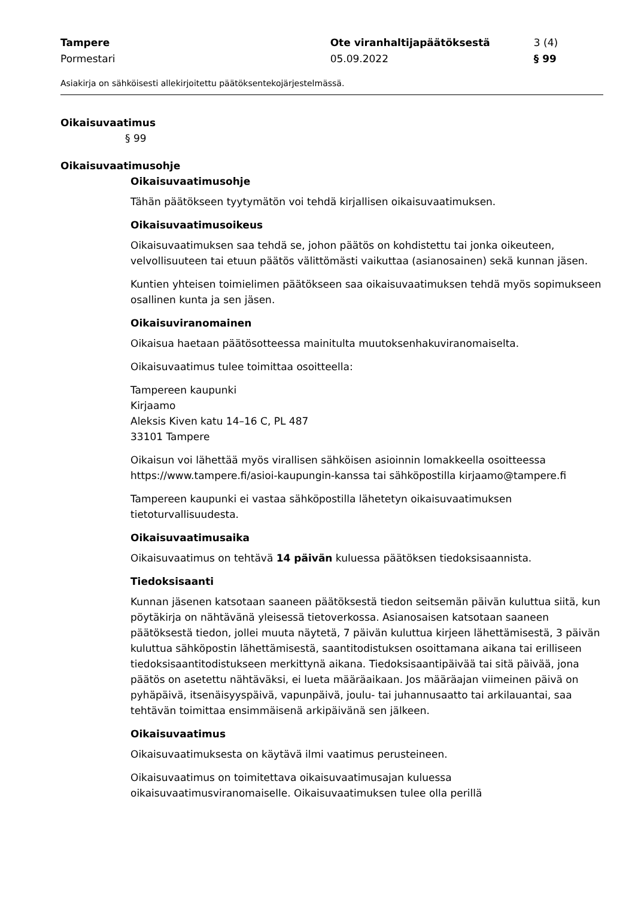Tampere Ote viranhaltijapäätöksestä 3 (4)
Pormestari 05.09.2022 § 99
Asiakirja on sähköisesti allekirjoitettu päätöksentekojärjestelmässä.
Oikaisuvaatimus
§ 99
Oikaisuvaatimusohje
Oikaisuvaatimusohje
Tähän päätökseen tyytymätön voi tehdä kirjallisen oikaisuvaatimuksen.
Oikaisuvaatimusoikeus
Oikaisuvaatimuksen saa tehdä se, johon päätös on kohdistettu tai jonka oikeuteen, velvollisuuteen tai etuun päätös välittömästi vaikuttaa (asianosainen) sekä kunnan jäsen.
Kuntien yhteisen toimielimen päätökseen saa oikaisuvaatimuksen tehdä myös sopimukseen osallinen kunta ja sen jäsen.
Oikaisuviranomainen
Oikaisua haetaan päätösotteessa mainitulta muutoksenhakuviranomaiselta.
Oikaisuvaatimus tulee toimittaa osoitteella:
Tampereen kaupunki
Kirjaamo
Aleksis Kiven katu 14–16 C, PL 487
33101 Tampere
Oikaisun voi lähettää myös virallisen sähköisen asioinnin lomakkeella osoitteessa https://www.tampere.fi/asioi-kaupungin-kanssa tai sähköpostilla kirjaamo@tampere.fi
Tampereen kaupunki ei vastaa sähköpostilla lähetetyn oikaisuvaatimuksen tietoturvallisuudesta.
Oikaisuvaatimusaika
Oikaisuvaatimus on tehtävä 14 päivän kuluessa päätöksen tiedoksisaannista.
Tiedoksisaanti
Kunnan jäsenen katsotaan saaneen päätöksestä tiedon seitsemän päivän kuluttua siitä, kun pöytäkirja on nähtävänä yleisessä tietoverkossa. Asianosaisen katsotaan saaneen päätöksestä tiedon, jollei muuta näytetä, 7 päivän kuluttua kirjeen lähettämisestä, 3 päivän kuluttua sähköpostin lähettämisestä, saantitodistuksen osoittamana aikana tai erilliseen tiedoksisaantitodistukseen merkittynä aikana. Tiedoksisaantipäivää tai sitä päivää, jona päätös on asetettu nähtäväksi, ei lueta määräaikaan. Jos määräajan viimeinen päivä on pyhäpäivä, itsenäisyyspäivä, vapunpäivä, joulu- tai juhannusaatto tai arkilauantai, saa tehtävän toimittaa ensimmäisenä arkipäivänä sen jälkeen.
Oikaisuvaatimus
Oikaisuvaatimuksesta on käytävä ilmi vaatimus perusteineen.
Oikaisuvaatimus on toimitettava oikaisuvaatimusajan kuluessa oikaisuvaatimusviranomaiselle. Oikaisuvaatimuksen tulee olla perillä